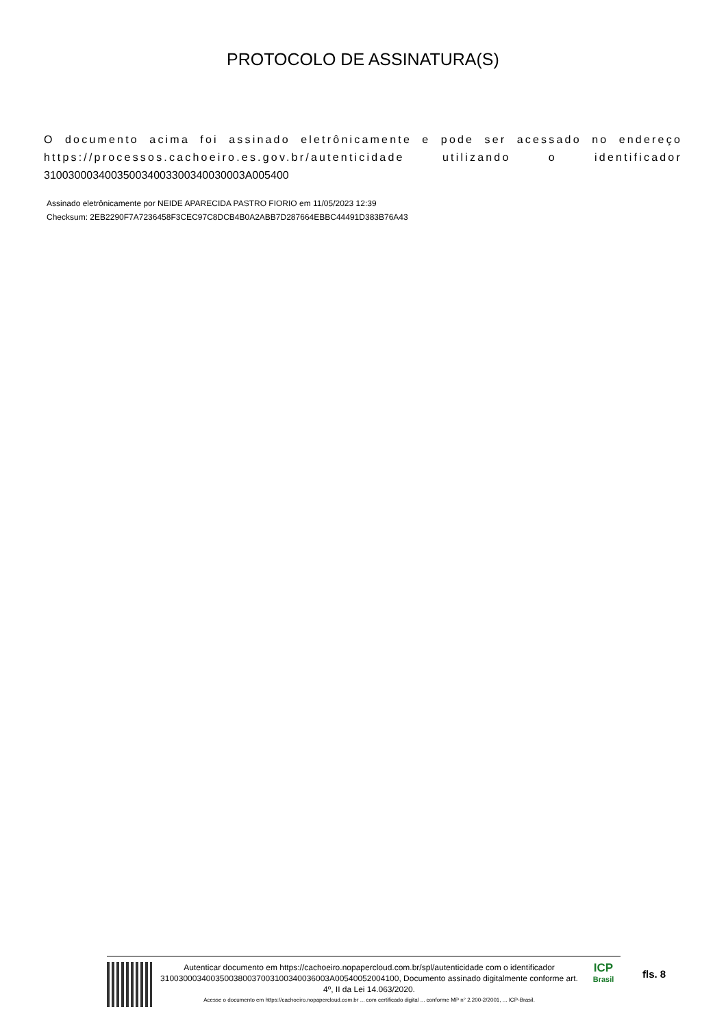PROTOCOLO DE ASSINATURA(S)
O documento acima foi assinado eletrônicamente e pode ser acessado no endereço https://processos.cachoeiro.es.gov.br/autenticidade utilizando o identificador 310030003400350034003300340030003A005400
Assinado eletrônicamente por NEIDE APARECIDA PASTRO FIORIO em 11/05/2023 12:39
Checksum: 2EB2290F7A7236458F3CEC97C8DCB4B0A2ABB7D287664EBBC44491D383B76A43
Autenticar documento em https://cachoeiro.nopapercloud.com.br/spl/autenticidade com o identificador 3100300034003500380037003100340036003A00540052004100, Documento assinado digitalmente conforme art. 4º, II da Lei 14.063/2020.
Acesse o documento em https://cachoeiro.nopapercloud.com.br ... com certificado digital ... conforme MP n° 2.200-2/2001, ... ICP-Brasil.
ICP
Brasil
fls. 8